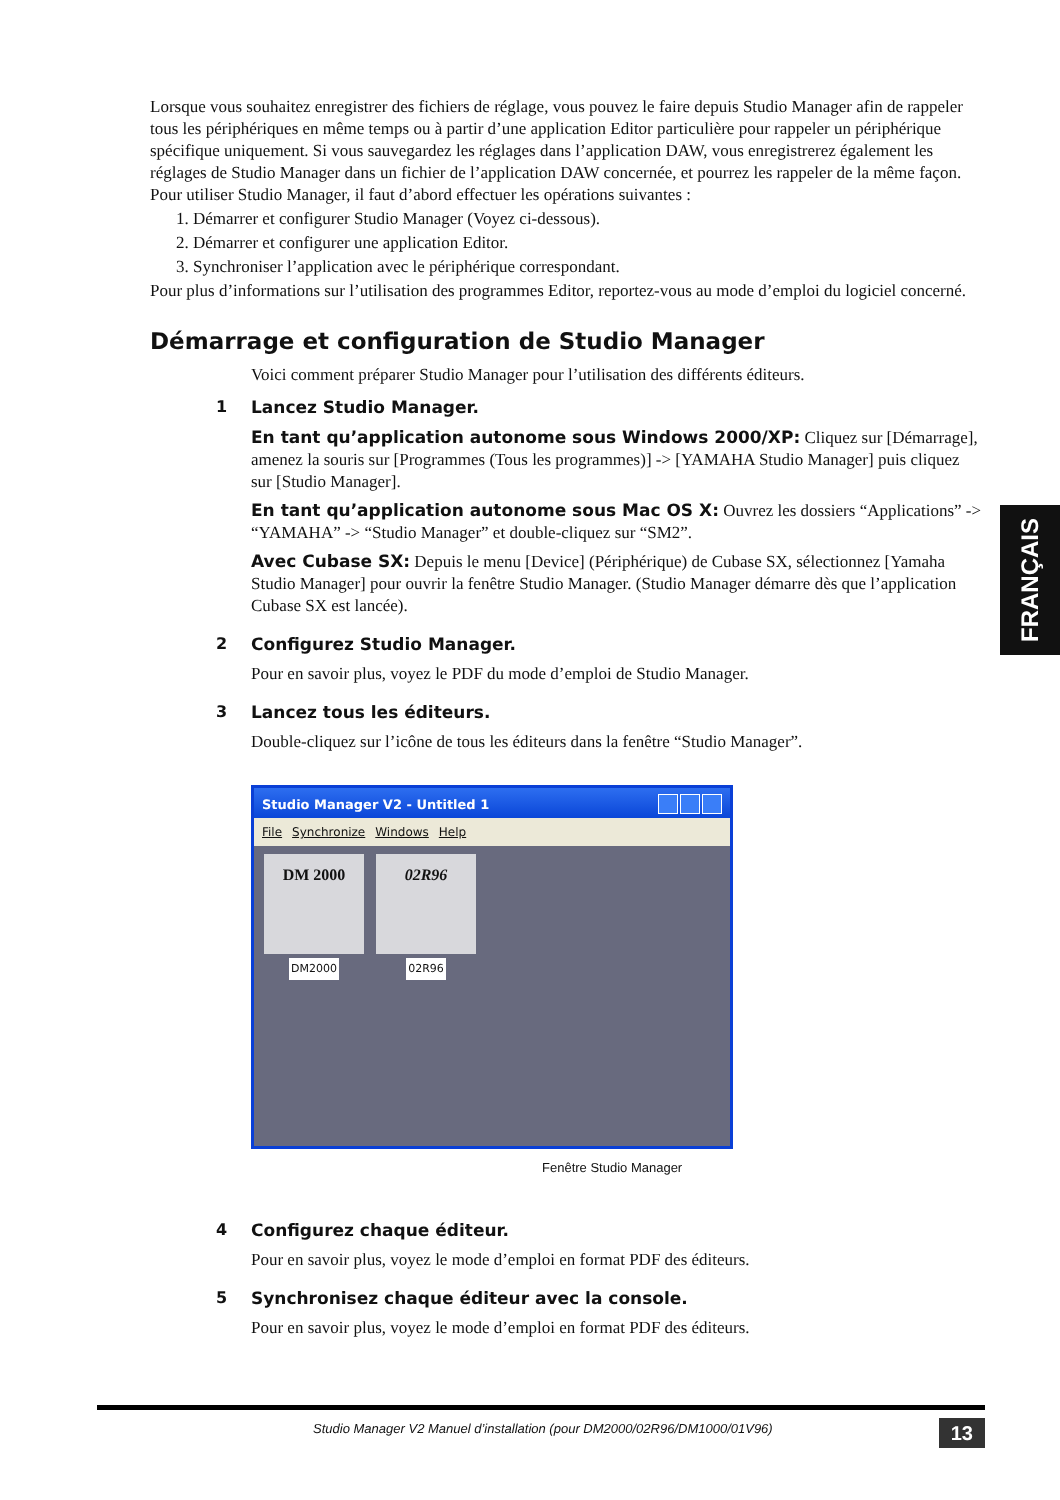Lorsque vous souhaitez enregistrer des fichiers de réglage, vous pouvez le faire depuis Studio Manager afin de rappeler tous les périphériques en même temps ou à partir d’une application Editor particulière pour rappeler un périphérique spécifique uniquement. Si vous sauvegardez les réglages dans l’application DAW, vous enregistrerez également les réglages de Studio Manager dans un fichier de l’application DAW concernée, et pourrez les rappeler de la même façon.
Pour utiliser Studio Manager, il faut d’abord effectuer les opérations suivantes :
1. Démarrer et configurer Studio Manager (Voyez ci-dessous).
2. Démarrer et configurer une application Editor.
3. Synchroniser l’application avec le périphérique correspondant.
Pour plus d’informations sur l’utilisation des programmes Editor, reportez-vous au mode d’emploi du logiciel concerné.
Démarrage et configuration de Studio Manager
Voici comment préparer Studio Manager pour l’utilisation des différents éditeurs.
1 Lancez Studio Manager.
En tant qu’application autonome sous Windows 2000/XP: Cliquez sur [Démarrage], amenez la souris sur [Programmes (Tous les programmes)] -> [YAMAHA Studio Manager] puis cliquez sur [Studio Manager].
En tant qu’application autonome sous Mac OS X: Ouvrez les dossiers “Applications” -> “YAMAHA” -> “Studio Manager” et double-cliquez sur “SM2”.
Avec Cubase SX: Depuis le menu [Device] (Périphérique) de Cubase SX, sélectionnez [Yamaha Studio Manager] pour ouvrir la fenêtre Studio Manager. (Studio Manager démarre dès que l’application Cubase SX est lancée).
2 Configurez Studio Manager.
Pour en savoir plus, voyez le PDF du mode d’emploi de Studio Manager.
3 Lancez tous les éditeurs.
Double-cliquez sur l’icône de tous les éditeurs dans la fenêtre “Studio Manager”.
Studio Manager V2 - Untitled 1
File Synchronize Windows Help
DM 2000
DM2000
02R96
02R96
Fenêtre Studio Manager
4 Configurez chaque éditeur.
Pour en savoir plus, voyez le mode d’emploi en format PDF des éditeurs.
5 Synchronisez chaque éditeur avec la console.
Pour en savoir plus, voyez le mode d’emploi en format PDF des éditeurs.
FRANÇAIS
Studio Manager V2 Manuel d’installation (pour DM2000/02R96/DM1000/01V96) 13